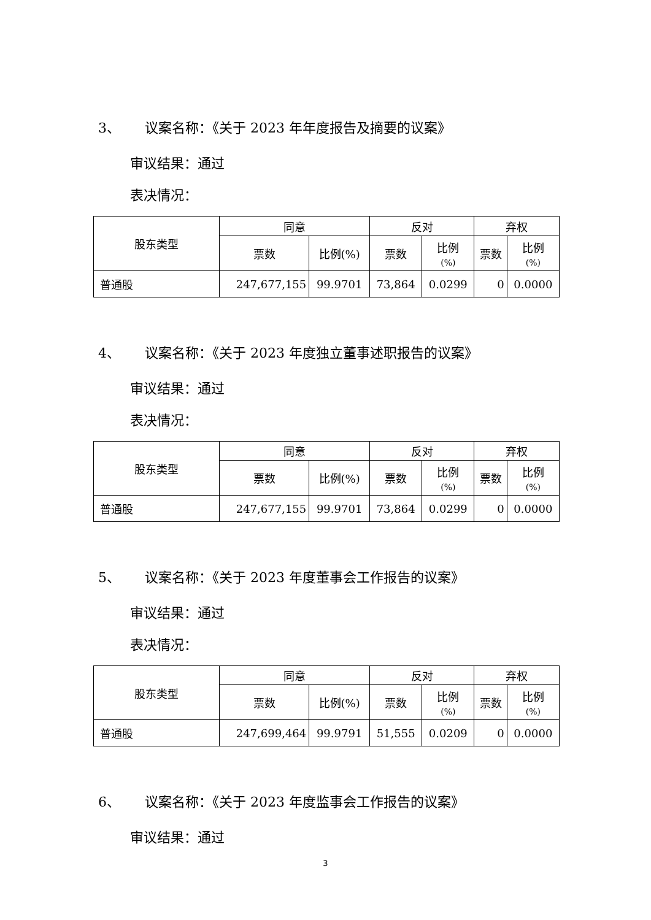3、 议案名称：《关于 2023 年年度报告及摘要的议案》
审议结果：通过
表决情况：
| 股东类型 | 同意 | | 反对 | | 弃权 | |
| --- | --- | --- | --- | --- | --- | --- |
| | 票数 | 比例(%) | 票数 | 比例 (%) | 票数 | 比例 (%) |
| 普通股 | 247,677,155 | 99.9701 | 73,864 | 0.0299 | 0 | 0.0000 |
4、 议案名称：《关于 2023 年度独立董事述职报告的议案》
审议结果：通过
表决情况：
| 股东类型 | 同意 | | 反对 | | 弃权 | |
| --- | --- | --- | --- | --- | --- | --- |
| | 票数 | 比例(%) | 票数 | 比例 (%) | 票数 | 比例 (%) |
| 普通股 | 247,677,155 | 99.9701 | 73,864 | 0.0299 | 0 | 0.0000 |
5、 议案名称：《关于 2023 年度董事会工作报告的议案》
审议结果：通过
表决情况：
| 股东类型 | 同意 | | 反对 | | 弃权 | |
| --- | --- | --- | --- | --- | --- | --- |
| | 票数 | 比例(%) | 票数 | 比例 (%) | 票数 | 比例 (%) |
| 普通股 | 247,699,464 | 99.9791 | 51,555 | 0.0209 | 0 | 0.0000 |
6、 议案名称：《关于 2023 年度监事会工作报告的议案》
审议结果：通过
3